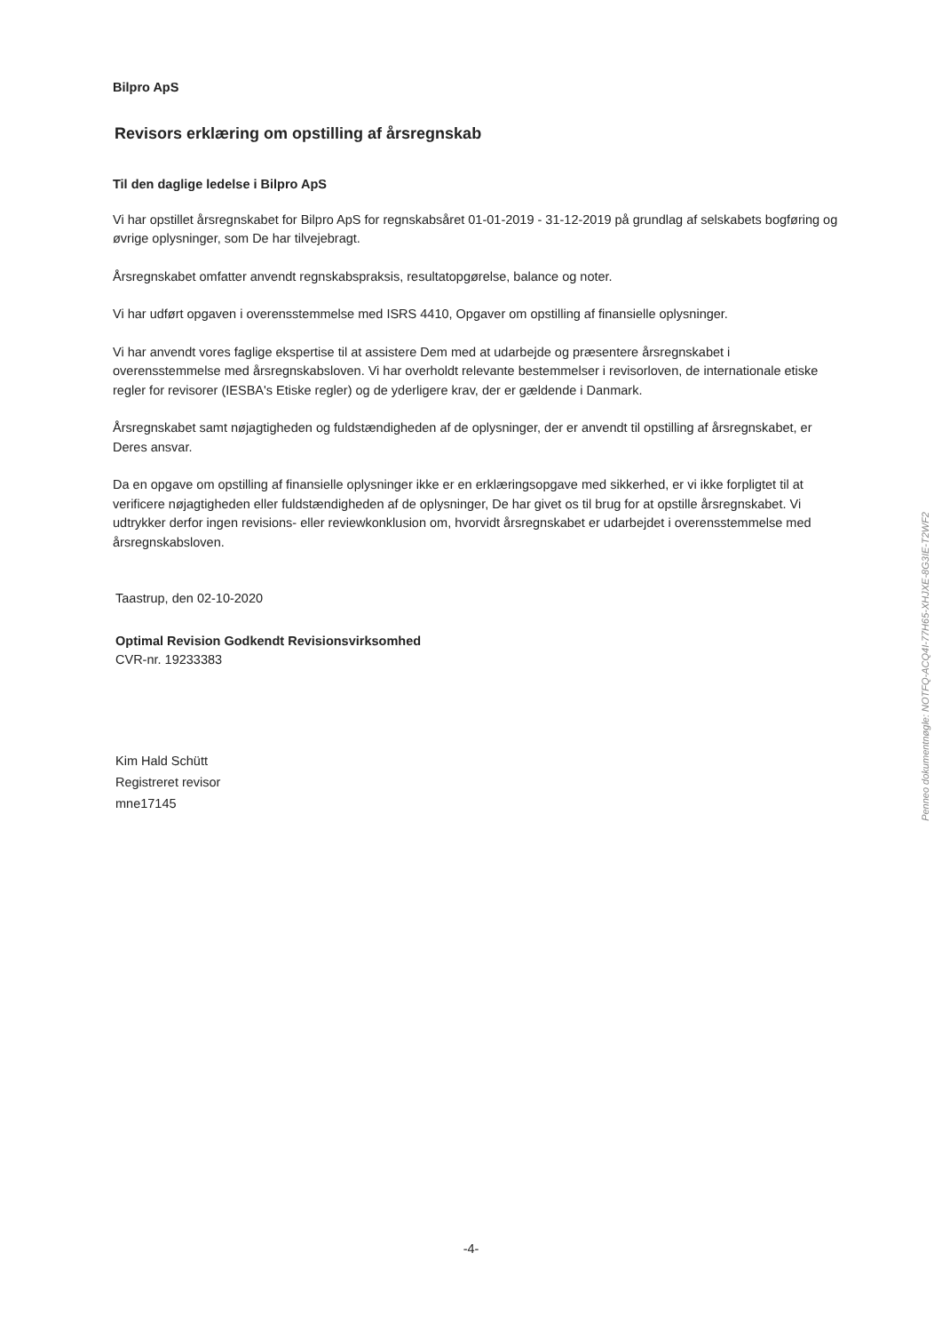Bilpro ApS
Revisors erklæring om opstilling af årsregnskab
Til den daglige ledelse i Bilpro ApS
Vi har opstillet årsregnskabet for Bilpro ApS for regnskabsåret 01-01-2019 - 31-12-2019 på grundlag af selskabets bogføring og øvrige oplysninger, som De har tilvejebragt.
Årsregnskabet omfatter anvendt regnskabspraksis, resultatopgørelse, balance og noter.
Vi har udført opgaven i overensstemmelse med ISRS 4410, Opgaver om opstilling af finansielle oplysninger.
Vi har anvendt vores faglige ekspertise til at assistere Dem med at udarbejde og præsentere årsregnskabet i overensstemmelse med årsregnskabsloven. Vi har overholdt relevante bestemmelser i revisorloven, de internationale etiske regler for revisorer (IESBA's Etiske regler) og de yderligere krav, der er gældende i Danmark.
Årsregnskabet samt nøjagtigheden og fuldstændigheden af de oplysninger, der er anvendt til opstilling af årsregnskabet, er Deres ansvar.
Da en opgave om opstilling af finansielle oplysninger ikke er en erklæringsopgave med sikkerhed, er vi ikke forpligtet til at verificere nøjagtigheden eller fuldstændigheden af de oplysninger, De har givet os til brug for at opstille årsregnskabet. Vi udtrykker derfor ingen revisions- eller reviewkonklusion om, hvorvidt årsregnskabet er udarbejdet i overensstemmelse med årsregnskabsloven.
Taastrup, den 02-10-2020
Optimal Revision Godkendt Revisionsvirksomhed
CVR-nr. 19233383
Kim Hald Schütt
Registreret revisor
mne17145
Penneo dokumentnøgle: NOTFQ-ACQ4I-77H65-XHJXE-8G3IE-T2WF2
-4-